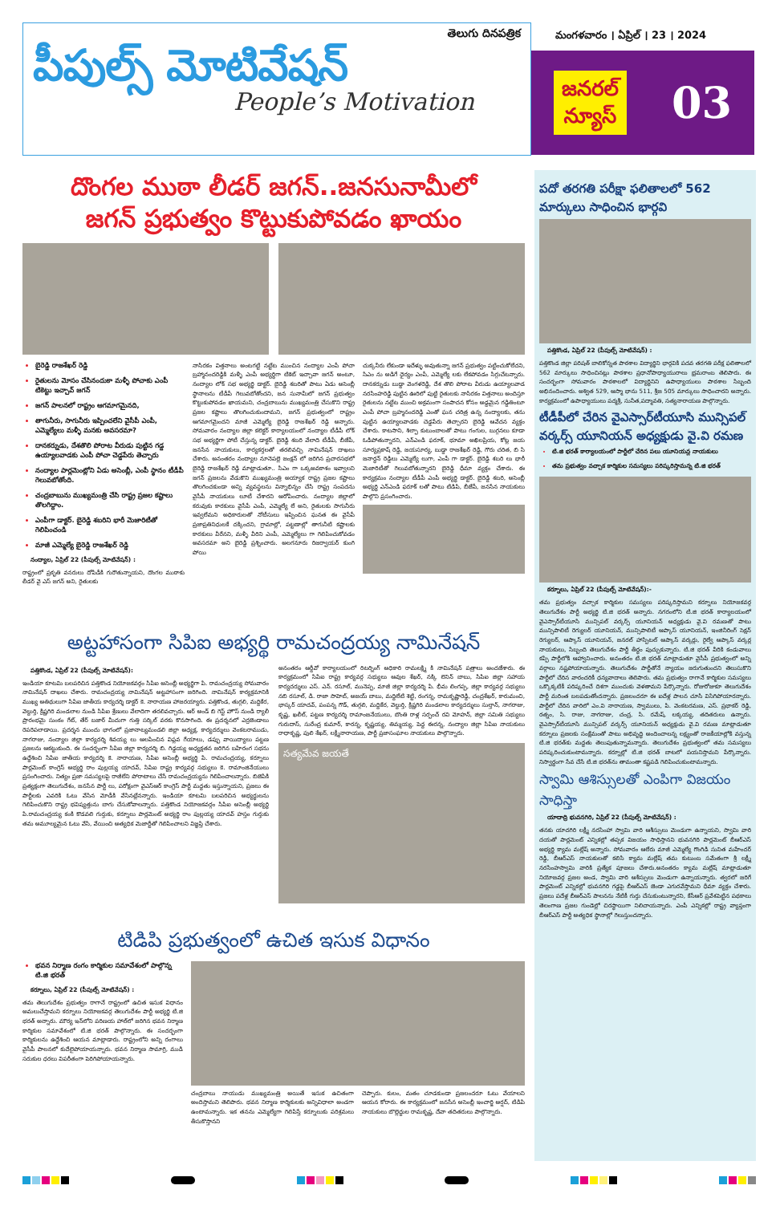తెలుగు దినపత్రిక
పీపుల్స్ మోటివేషన్
People’s Motivation
మంగళవారం । ఏప్రిల్ । 23 । 2024
జనరల్
న్యూస్
03
దొంగల ముఠా లీడర్ జగన్..జనసునామీలో
జగన్ ప్రభుత్వం కొట్టుకుపోవడం ఖాయం
బైరెడ్డి రాజశేఖర్ రెడ్డి
రైతులను మోసం చేసినందుకా మళ్ళీ పోచాకు ఎంపీ టికెట్టు ఇచ్చావ్ జగన్
జగన్ పాలనలో రాష్ట్రం ఆగమాగమైనది,
తాగునీరు, సాగునీరు ఇప్పించలేని వైసీపీ ఎంపీ, ఎమ్మెల్యేలు మళ్ళీ మనకు అవసరమా?
దానకర్నుడు, దేశతొలి పోరాట వీరుడు పుట్టిన గడ్డ ఉయ్యాలవాడకు ఎంపీ పోచా చెడ్డపేరు తెచ్చారు
నంద్యాల పార్లమెంట్లోని ఏడు అసెంబ్లీ, ఎంపీ స్థానం టీడీపీ గెలువబోతోంది.
చంద్రబాబును ముఖ్యమంత్రి చేసి రాష్ట్ర ప్రజల కష్టాలు తొలగిద్దాం.
ఎంపీగా డాక్టర్. బైరెడ్డి శబరిని భారీ మెజారిటీతో గెలిపించండి
మాజీ ఎమ్మెల్యే బైరెడ్డి రాజశేఖర్ రెడ్డి
నంద్యాల, ఏప్రిల్ 22 (పీపుల్స్ మోటివేషన్) :
రాష్ట్రంలో ప్రకృతి వనరులు దోపిడీకి గురౌతున్నాయని, దొంగల ముఠాకు లీడర్ వై ఎస్ జగన్ అని, రైతులకు
నాసిరకం విత్తనాలు అంటగట్టి నట్టేట ముంచిన నంద్యాల ఎంపీ పోచా బ్రహ్మానందరెడ్డికి మళ్ళీ ఎంపీ అభ్యర్థిగా టికెట్ ఇచ్చావా జగన్ అంటూ, నంద్యాల లోక్ సభ అభ్యర్థి డాక్టర్. బైరెడ్డి శబరితో పాటు ఏడు అసెంబ్లీ స్థానాలను టీడీపీ గెలువబోతోందని, జన సునామీలో జగన్ ప్రభుత్వం కొట్టుకుపోవడం ఖాయమని, చంద్రబాబును ముఖ్యమంత్రి చేసుకొని రాష్ట్ర ప్రజల కష్టాలు తొలగించుకుందామని, జగన్ ప్రభుత్వంలో రాష్ట్రం ఆగమాగమైందని మాజీ ఎమ్మెల్యే బైరెడ్డి రాజశేఖర్ రెడ్డి అన్నారు. సోమవారం నంద్యాల జిల్లా కలెక్టర్ కార్యాలయంలో నంద్యాల టీడీపీ లోక్ సభ అభ్యర్థిగా పోటీ చేస్తున్న డాక్టర్. బైరెడ్డి శబరి వేలాది టీడీపీ, బీజేపీ, జనసేన నాయకులు, కార్యకర్తలతో తరలివచ్చి నామినేషన్ దాఖలు చేశారు. అనంతరం నంద్యాల నూనెపల్లె జంక్షన్ లో జరిగిన ప్రచారసభలో బైరెడ్డి రాజశేఖర్ రెడ్డి మాట్లాడుతూ.. సిఎం గా ఒక్కఅవకాశం ఇవ్వాలని జగన్ ప్రజలను వేడుకొని ముఖ్యమంత్రి అయ్యాక రాష్ట్ర ప్రజల కష్టాలు తొలగించకుండా అన్ని వ్యవస్థలను విన్నాభిన్నం చేసి రాష్ట్ర సంపదను వైసీపీ నాయకులు లూటీ చేశారని ఆరోపించారు. నంద్యాల జిల్లాలో కరువుకు కారకులు వైసీపీ ఎంపీ, ఎమ్మెల్యే లే అని, రైతులకు సాగునీరు ఇవ్వలేమని అధికారులతో నోటీసులు ఇప్పించిన ఘనత ఈ వైసీపీ ప్రజాప్రతినిధులకే దక్కిందని, గ్రామాల్లో, పట్టణాల్లో తాగునీటి కష్టాలకు కారకులు వీరేనని, మళ్ళీ వీరిని ఎంపీ, ఎమ్మెల్యేలు గా గెలిపించుకోవడం అవసరమా అని బైరెడ్డి ప్రశ్నించారు. అలగనూరు రిజర్వాయర్ కుంగి పోయి
చుక్కనీరు లేకుండా ఇదేళ్ళు అవుతున్నా జగన్ ప్రభుత్వం పట్టించుకోలేదని, సిఎం ను అడిగే ధైర్యం ఎంపీ, ఎమ్మెల్యే లకు లేకపోవడం సిగ్గుచేటన్నారు. దానకర్నుడు బుడ్డా వెంగళరెడ్డి, దేశ తొలి పోరాట వీరుడు ఉయ్యాలవాడ నరసింహరెడ్డి పుట్టిన ఊరిలో పుట్టి రైతులకు నాసిరకం విత్తనాలు అందిస్తూ రైతులను నట్టేట ముంచి అక్రమంగా సంపాదన కోసం అడ్డమైన గడ్డితింటూ ఎంపీ పోచా బ్రహ్మనందరెడ్డి ఎంతో ఘన చరిత్ర ఉన్న నంద్యాలకు, తను పుట్టిన ఉయ్యాలవాడకు చెడ్డపేరు తెచ్చారని బైరెడ్డి ఆవేదన వ్యక్తం చేశారు. కాటసాని, శిల్పా కుటుంబాలతో పాటు గంగుల, బుగ్గనలు కూడా ఓడిపోతున్నారని, ఎన్ఎండి ఫరూక్, భూమా అఖిలప్రియ, కోట్ల జయ సూర్యప్రకాష్ రెడ్డి, జయసూర్య, బుడ్డా రాజశేఖర్ రెడ్డి, గౌరు చరిత, బి సి జనార్ధన్ రెడ్డిలు ఎమ్మెల్యే లుగా, ఎంపీ గా డాక్టర్. బైరెడ్డి శబరి లు భారీ మెజారిటీతో గెలువబోతున్నారని బైరెడ్డి ధీమా వ్యక్తం చేశారు. ఈ కార్యక్రమం నంద్యాల టీడీపీ ఎంపీ అభ్యర్థి డాక్టర్. బైరెడ్డి శబరి, అసెంబ్లీ అభ్యర్థి ఎన్ఎండి ఫరూక్ లతో పాటు టిడిపి, బీజేపీ, జనసేన నాయకులు పాల్గొని ప్రసంగించారు.
అట్టహాసంగా సిపిఐ అభ్యర్థి రామచంద్రయ్య నామినేషన్
పత్తికొండ, ఏప్రిల్ 22 (పీపుల్స్ మోటివేషన్):
ఇండియా కూటమి బలపరిచిన పత్తికొండ నియోజకవర్గం సిపిఐ అసెంబ్లీ అభ్యర్థిగా పి. రామచంద్రయ్య సోమవారం నామినేషన్ దాఖలు చేశారు. రామచంద్రయ్య నామినేషన్ అట్టహాసంగా జరిగింది. నామినేషన్ కార్యక్రమానికి ముఖ్య అతిథులుగా సిపిఐ జాతీయ కార్యదర్శి డాక్టర్ కె. నారాయణ హాజరయ్యారు. పత్తికొండ, తుగ్గలి, మద్దికేర, వెల్దుర్తి, క్రిష్ణగిరి మండలాల నుండి సిపిఐ శ్రేణులు వేలాదిగా తరలివచ్చారు. ఆర్ అండ్ బి గెస్ట్ హౌస్ నుండి ర్యాలీ ప్రారంభమై సుంకం గేట్, తేర్ బజార్ మీదుగా గుత్తి సర్కిల్ వరకు కొనసాగింది. ఈ ప్రదర్శనలో ఎర్రజెండాలు రెపరెపలాడాయి. ప్రదర్శన ముందు భాగంలో ప్రజానాట్యమండలి జిల్లా అధ్యక్ష, కార్యదర్శులు వెంకటరాముడు, నాగరాజు, నంద్యాల జిల్లా కార్యదర్శి శివయ్య లు ఆలపించిన విప్లవ గేయాలు, డప్పు వాయిద్యాలు పట్టణ ప్రజలను ఆకట్టుకుంది. ఈ సందర్భంగా సిపిఐ జిల్లా కార్యదర్శి బి. గిడ్డయ్య అధ్యక్షతన జరిగిన బహిరంగ సభను ఉద్దేశించి సిపిఐ జాతీయ కార్యదర్శి కె. నారాయణ, సిపిఐ అసెంబ్లీ అభ్యర్థి పి. రామచంద్రయ్య, కర్నూలు పార్లమెంట్ కాంగ్రెస్ అభ్యర్థి రాం పుల్లయ్య యాదవ్, సిపిఐ రాష్ట్ర కార్యవర్గ సభ్యులు కె. రామాంజినేయులు ప్రసంగించారు. నిత్యం ప్రజా సమస్యలపై రాజీలేని పోరాటాలు చేసే రామచంద్రయ్యను గెలిపించాలన్నారు. బిజెపికి ప్రత్యక్షంగా తెలుగుదేశం, జనసేన పార్టీ లు, పరోక్షంగా వైఎస్ఆర్ కాంగ్రెస్ పార్టీ మద్దతు ఇస్తున్నాయని, ప్రజలు ఈ పార్టీలకు ఎవరికి ఓటు వేసిన మోడీకి వేసినట్లేనన్నారు. ఇండియా కూటమి బలపరిచిన అభ్యర్థులను గెలిపించుకొని రాష్ట్ర భవిష్యత్తును బాగు చేసుకోవాలన్నారు. పత్తికొండ నియోజకవర్గం సిపిఐ అసెంబ్లీ అభ్యర్థి పి.రామచంద్రయ్య కంకి కొడవలి గుర్తుకు, కర్నూలు పార్లమెంట్ అభ్యర్థి రాం పుల్లయ్య యాదవ్ హస్తం గుర్తుకు తమ అమూల్యమైన ఓటు వేసి, వేయించి అత్యధిక మెజార్టీతో గెలిపించాలని విజ్ఞప్తి చేశారు.
అనంతరం ఆర్డీవో కార్యాలయంలో రిటర్నింగ్ అధికారి రామలక్ష్మి కి నామినేషన్ పత్రాలు అందజేశారు. ఈ కార్యక్రమంలో సిపిఐ రాష్ట్ర కార్యవర్గ సభ్యులు ఆవుల శేఖర్, నక్కి లెనిన్ బాబు, సిపిఐ జిల్లా సహాయ కార్యదర్శులు ఎస్. ఎన్. రసూల్, మునెప్ప, మాజీ జిల్లా కార్యదర్శి పి. భీమ లింగప్ప, జిల్లా కార్యవర్గ సభ్యులు నబి రసూల్, డి. రాజా సాహెబ్, అజయ్ బాబు, మద్దిలేటి శెట్టి, రంగన్న, రామకృష్ణారెడ్డి, చంద్రశేఖర్, కారుమంచి, భాస్కర్ యాదవ్, పంపన్న గౌడ్, తుగ్గలి, మద్దికేర, వెల్దుర్తి, క్రిష్ణగిరి మండలాల కార్యదర్శులు సుల్తాన్, నాగరాజు, కృష్ణ, ఖలీల్, పట్టణ కార్యదర్శి రామాంజనేయులు, బొంతి రాళ్ల సర్పంచ్ రవి మోహన్, జిల్లా సమితి సభ్యులు గురుదాస్, సురేంద్ర కుమార్, కారన్న, కృష్ణయ్య, తిమ్మయ్య, పెద్ద ఈరన్న, నంద్యాల జిల్లా సిపిఐ నాయకులు రాధాకృష్ణ, పులి శేఖర్, లక్ష్మీనారాయణ, పార్టీ ప్రజాసంఘాల నాయకులు పాల్గొన్నారు.
సత్యమేవ జయతే
టిడిపి ప్రభుత్వంలో ఉచిత ఇసుక విధానం
భవన నిర్మాణ రంగం కార్మికుల సమావేశంలో పాల్గొన్న టి.జి భరత్
కర్నూలు, ఏప్రిల్ 22 (పీపుల్స్ మోటివేషన్) :
తమ తెలుగుదేశం ప్రభుత్వం రాగానే రాష్ట్రంలో ఉచిత ఇసుక విధానం అమలుచేస్తామని కర్నూలు నియోజకవర్గ తెలుగుదేశం పార్టీ అభ్యర్థి టి.జి భరత్ అన్నారు. మౌర్య ఇన్‌లోని పరిణయ హాల్‌లో జరిగిన భవన నిర్మాణ కార్మికుల సమావేశంలో టి.జి భరత్ పాల్గొన్నారు. ఈ సందర్భంగా కార్మికులను ఉద్దేశించి ఆయన మాట్లాడారు. రాష్ట్రంలోని అన్ని రంగాలు వైసీపీ పాలనలో కుదేలైపోయాయన్నారు. భవన నిర్మాణ సామాగ్రి, ముడి సరుకుల ధరలు విపరీతంగా పెరిగిపోయాయన్నారు.
చంద్రబాబు నాయుడు ముఖ్యమంత్రి అయితే ఇసుక ఉచితంగా అందిస్తామని తెలిపారు. భవన నిర్మాణ కార్మికులకు అన్నివిధాలా అండగా ఉంటామన్నారు. ఇక తనను ఎమ్మెల్యేగా గెలిపిస్తే కర్నూలుకు పరిశ్రమలు తీసుకొస్తానని
చెప్పారు. కులం, మతం చూడకుండా ప్రజలందరూ ఓటు వేయాలని ఆయన కోరారు. ఈ కార్యక్రమంలో జనసేన అసెంబ్లీ ఇంచార్జి అర్షద్, టిడిపి నాయకులు బొల్లెద్దుల రామకృష్ణ, దేవా తదితరులు పాల్గొన్నారు.
పదో తరగతి పరీక్షా ఫలితాలలో 562 మార్కులు సాధించిన భార్గవి
పత్తికొండ, ఏప్రిల్ 22 (పీపుల్స్ మోటివేషన్) :
పత్తికొండ జిల్లా పరిషత్ బాలికోన్నత పాఠశాల విద్యార్థిని భార్గవికి పదవ తరగతి పరీక్ష ఫలితాలలో 562 మార్కులు సాధించినట్లు పాఠశాల ప్రధానోపాధ్యాయురాలు భ్రమరాంబ తెలిపారు. ఈ సందర్భంగా సోమవారం పాఠశాలలో విద్యార్థినిని ఉపాధ్యాయులు పాఠశాల సిబ్బంది అభినందించారు. అశ్విత 529, ఆస్మా భాను 511, శ్రీజ 505 మార్కులు సాధించారని అన్నారు. కార్యక్రమంలో ఉపాధ్యాయులు పద్మశ్రీ, సునీత,పద్మావతి, సత్యనారాయణ పాల్గొన్నారు.
టీడీపీలో చేరిన వైఎస్సార్‌టీయూసి మున్సిపల్ వర్కర్స్ యూనియన్ అధ్యక్షుడు వై.వి రమణ
టి.జి భరత్ కార్యాలయంలో పార్టీలో చేరిన పలు యూనియన్ల నాయకులు
తమ ప్రభుత్వం వచ్చాక కార్మికుల సమస్యలు పరిష్కరిస్తామన్న టి.జి భరత్
కర్నూలు, ఏప్రిల్ 22 (పీపుల్స్ మోటివేషన్):-
తమ ప్రభుత్వం వచ్చాక కార్మికుల సమస్యలు పరిష్కరిస్తామని కర్నూలు నియోజకవర్గ తెలుగుదేశం పార్టీ అభ్యర్థి టి.జి భరత్ అన్నారు. నగరంలోని టి.జి భరత్ కార్యాలయంలో వైఎస్సార్‌టీయూసి మున్సిపల్ వర్కర్స్ యూనియన్ అధ్యక్షుడు వై.వి రమణతో పాటు మున్సిపాలిటీ రెగ్యులర్ యూనియన్, మున్సిపాలిటీ ఆప్కాస్ యూనియన్, ఇంజినీరింగ్ సెక్షన్ రెగ్యులర్, ఆప్కాస్ యూనియన్, జనరల్ హాస్పిటల్ ఆప్కాస్ వర్కర్లు, రైల్వే ఆప్కాస్ వర్కర్ల నాయకులు, సిబ్బంది తెలుగుదేశం పార్టీ తీర్థం పుచ్చుకున్నారు. టి.జి భరత్ వీరికి కండువాలు కప్పి పార్టీలోకి ఆహ్వానించారు. అనంతరం టి.జి భరత్ మాట్లాడుతూ వైసీపీ ప్రభుత్వంలో అన్ని వర్గాలు నష్టపోయాయన్నారు. తెలుగుదేశం పార్టీతోనే న్యాయం జరుగుతుందని తెలుసుకొని పార్టీలో చేరిన వారందరికీ ధన్యవాదాలు తెలిపారు. తమ ప్రభుత్వం రాగానే కార్మికుల సమస్యలు ఒక్కొక్కటికీ పరిష్కరించే దిశగా ముందుకు వెళతామని పేర్కొన్నారు. రోజురోజుకూ తెలుగుదేశం పార్టీ మరింత బలపడుతోందన్నారు. ప్రజలందరూ ఈ ఐదేళ్ల పాలన చూసి విసిగిపోయారన్నారు. పార్టీలో చేరిన వారిలో ఎం.వి నారాయణ, స్వాములు, పి. వెంకటరమణ, ఎస్. ప్రభాకర్ రెడ్డి, రత్నం, సి. రాజు, నాగరాజు, చంద్ర, సి. రమేష్, లక్కయ్య, తదితరులు ఉన్నారు. వైఎస్సార్‌టీయూసి మున్సిపల్ వర్కర్స్ యూనియన్ అధ్యక్షుడు వై.వి రమణ మాట్లాడుతూ కర్నూలు ప్రజలకు సంక్షేమంతో పాటు అభివృద్ధి అందించాలన్న లక్ష్యంతో రాజకీయాల్లోకి వస్తున్న టి.జి భరత్‌కు మద్దతు తెలుపుతున్నామన్నారు. తెలుగుదేశం ప్రభుత్వంలో తమ సమస్యలు పరిష్కరించుకుంటామన్నారు. కర్నూల్లో టి.జి భరత్ బాటలో పయనిస్తామని పేర్కొన్నారు. నిస్వార్థంగా సేవ చేసే టి.జి భరత్‌ను తామంతా కష్టపడి గెలిపించుకుంటామన్నారు.
స్వామి ఆశిస్సులతో ఎంపిగా విజయం సాధిస్తా
యాదాద్రి భువనగిరి, ఏప్రిల్ 22 (పీపుల్స్ మోటివేషన్) :
తనకు యాదగిరి లక్ష్మీ నరసింహా స్వామి వారి ఆశీస్సులు మెండుగా ఉన్నాయని, స్వామి వారి దయతో పార్లమెంట్ ఎన్నికల్లో తప్పక విజయం సాధిస్తానని భువనగిరి పార్లమెంట్ బీఆర్ఎస్ అభ్యర్థి క్యామ మల్లేష్ అన్నారు. సోమవారం ఆలేరు మాజీ ఎమ్మెల్యే గొంగిడి సునిత మహేందర్ రెడ్డి, బీఆర్ఎస్ నాయకులతో కలిసి క్యామ మల్లేష్ తమ కుటుంబ సమేతంగా శ్రీ లక్ష్మీ నరసింహస్వామి వారికి ప్రత్యేక పూజలు చేశారు.అనంతరం క్యామ మల్లేష్ మాట్లాడుతూ నియోజవర్గ ప్రజల అండ, స్వామి వారి ఆశీస్సులు మెండుగా ఉన్నాయన్నారు. త్వరలో జరిగే పార్లమెంట్ ఎన్నికల్లో భువనగిరి గడ్డపై బీఆర్ఎస్ జెండా ఎగురవేస్తామని ధీమా వ్యక్తం చేశారు. ప్రజలు పదేళ్ల బీఆర్ఎస్ పాలనను నేటికీ గుర్తు చేసుకుంటున్నారని, కేసీఆర్ ప్రవేశపెట్టిన పథకాలు తెలంగాణ ప్రజల గుండెల్లో చిరస్థాయిగా నిలిచాయన్నారు. ఎంపీ ఎన్నికల్లో రాష్ట్ర వ్యాప్తంగా బీఆర్ఎస్ పార్టీ అత్యధిక స్థానాల్లో గెలుస్తుందన్నారు.